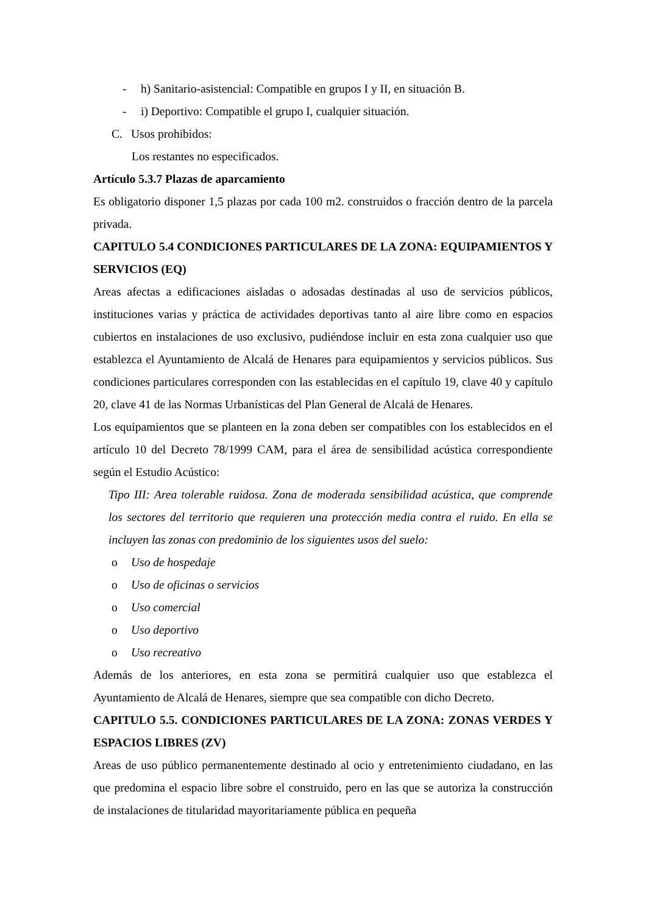- h) Sanitario-asistencial: Compatible en grupos I y II, en situación B.
- i) Deportivo: Compatible el grupo I, cualquier situación.
C. Usos prohibidos:
Los restantes no especificados.
Artículo 5.3.7 Plazas de aparcamiento
Es obligatorio disponer 1,5 plazas por cada 100 m2. construidos o fracción dentro de la parcela privada.
CAPITULO 5.4 CONDICIONES PARTICULARES DE LA ZONA: EQUIPAMIENTOS Y SERVICIOS (EQ)
Areas afectas a edificaciones aisladas o adosadas destinadas al uso de servicios públicos, instituciones varias y práctica de actividades deportivas tanto al aire libre como en espacios cubiertos en instalaciones de uso exclusivo, pudiéndose incluir en esta zona cualquier uso que establezca el Ayuntamiento de Alcalá de Henares para equipamientos y servicios públicos. Sus condiciones particulares corresponden con las establecidas en el capítulo 19, clave 40 y capítulo 20, clave 41 de las Normas Urbanísticas del Plan General de Alcalá de Henares.
Los equipamientos que se planteen en la zona deben ser compatibles con los establecidos en el artículo 10 del Decreto 78/1999 CAM, para el área de sensibilidad acústica correspondiente según el Estudio Acústico:
Tipo III: Area tolerable ruidosa. Zona de moderada sensibilidad acústica, que comprende los sectores del territorio que requieren una protección media contra el ruido. En ella se incluyen las zonas con predominio de los siguientes usos del suelo:
o Uso de hospedaje
o Uso de oficinas o servicios
o Uso comercial
o Uso deportivo
o Uso recreativo
Además de los anteriores, en esta zona se permitirá cualquier uso que establezca el Ayuntamiento de Alcalá de Henares, siempre que sea compatible con dicho Decreto.
CAPITULO 5.5. CONDICIONES PARTICULARES DE LA ZONA: ZONAS VERDES Y ESPACIOS LIBRES (ZV)
Areas de uso público permanentemente destinado al ocio y entretenimiento ciudadano, en las que predomina el espacio libre sobre el construido, pero en las que se autoriza la construcción de instalaciones de titularidad mayoritariamente pública en pequeña